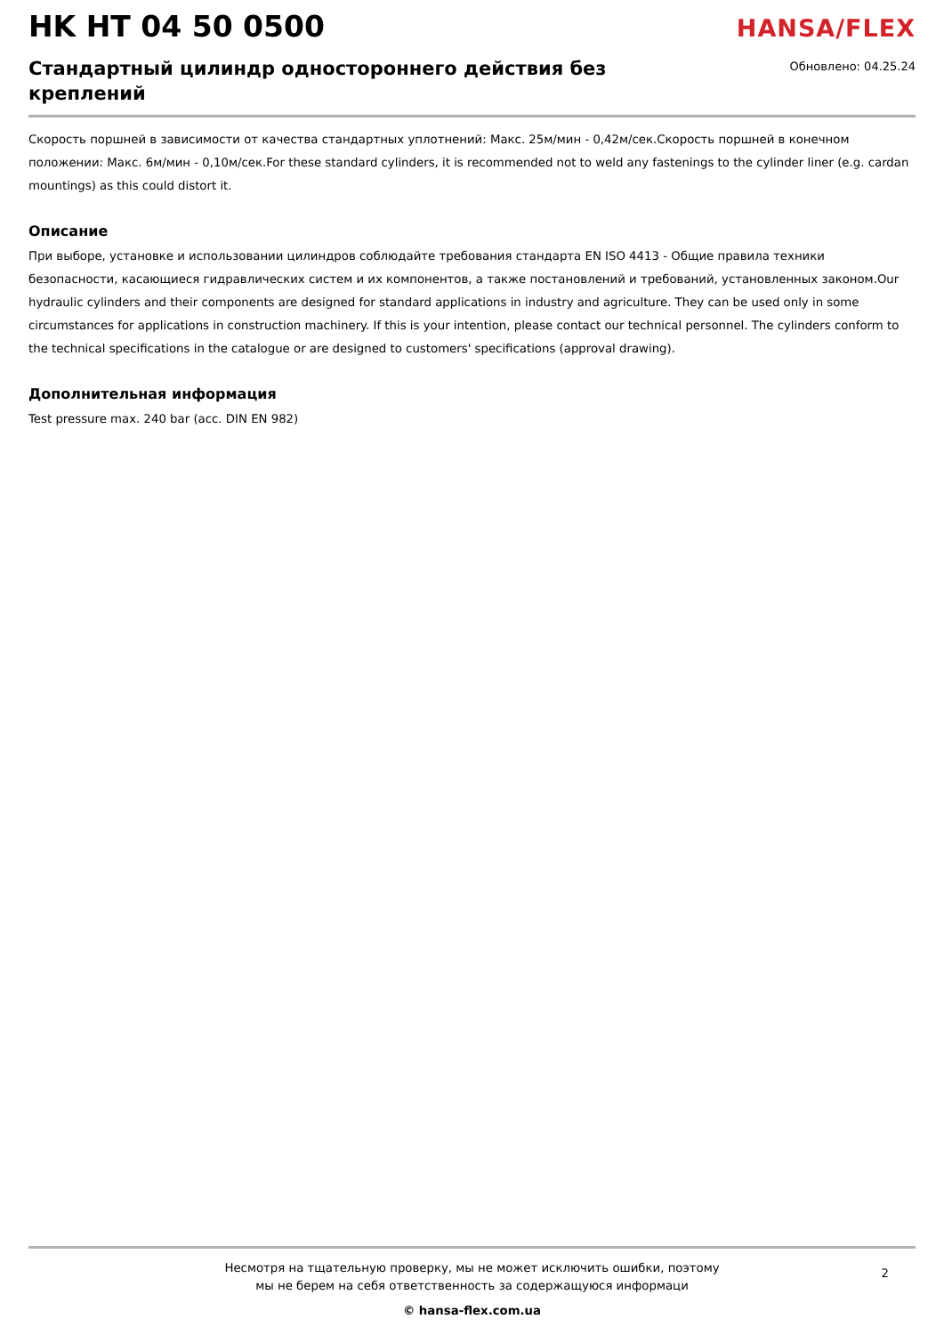HK HT 04 50 0500
HANSA/FLEX
Стандартный цилиндр одностороннего действия без креплений
Обновлено: 04.25.24
Скорость поршней в зависимости от качества стандартных уплотнений: Макс. 25м/мин - 0,42м/сек.Скорость поршней в конечном положении: Макс. 6м/мин - 0,10м/сек.For these standard cylinders, it is recommended not to weld any fastenings to the cylinder liner (e.g. cardan mountings) as this could distort it.
Описание
При выборе, установке и использовании цилиндров соблюдайте требования стандарта EN ISO 4413 - Общие правила техники безопасности, касающиеся гидравлических систем и их компонентов, а также постановлений и требований, установленных законом.Our hydraulic cylinders and their components are designed for standard applications in industry and agriculture. They can be used only in some circumstances for applications in construction machinery. If this is your intention, please contact our technical personnel. The cylinders conform to the technical specifications in the catalogue or are designed to customers' specifications (approval drawing).
Дополнительная информация
Test pressure max. 240 bar (acc. DIN EN 982)
Несмотря на тщательную проверку, мы не может исключить ошибки, поэтому
мы не берем на себя ответственность за содержащуюся информаци
2
© hansa-flex.com.ua